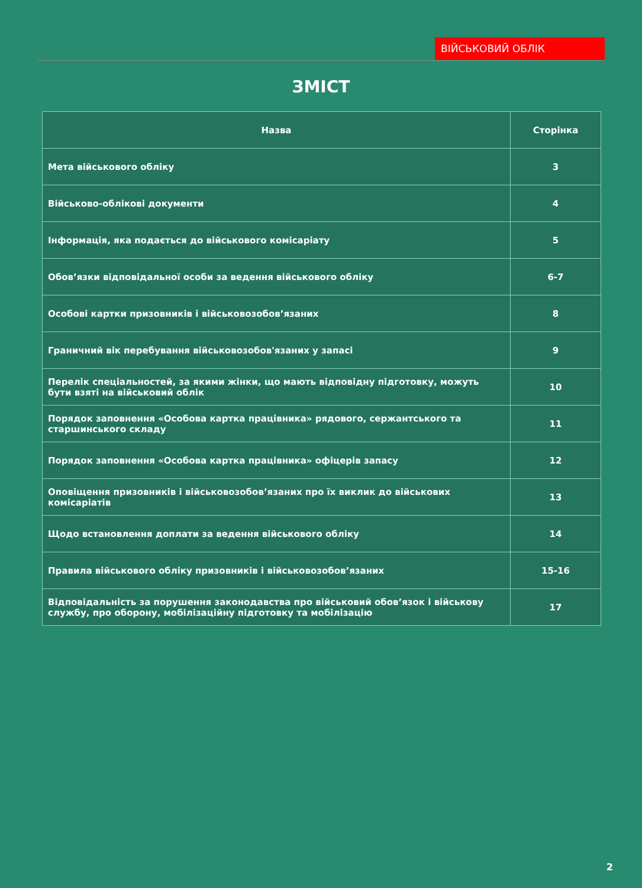ВІЙСЬКОВИЙ ОБЛІК
ЗМІСТ
| Назва | Сторінка |
| --- | --- |
| Мета військового обліку | 3 |
| Військово-облікові документи | 4 |
| Інформація, яка подається до військового комісаріату | 5 |
| Обов’язки відповідальної особи за ведення військового обліку | 6-7 |
| Особові картки призовників і військовозобов’язаних | 8 |
| Граничний вік перебування військовозобов'язаних у запасі | 9 |
| Перелік спеціальностей, за якими жінки, що мають відповідну підготовку, можуть бути взяті на військовий облік | 10 |
| Порядок заповнення «Особова картка працівника» рядового, сержантського та старшинського складу | 11 |
| Порядок заповнення «Особова картка працівника» офіцерів запасу | 12 |
| Оповіщення призовників і військовозобов’язаних про їх виклик до військових комісаріатів | 13 |
| Щодо встановлення доплати за ведення військового обліку | 14 |
| Правила військового обліку призовників і військовозобов’язаних | 15-16 |
| Відповідальність за порушення законодавства про військовий обов’язок і військову службу, про оборону, мобілізаційну підготовку та мобілізацію | 17 |
2